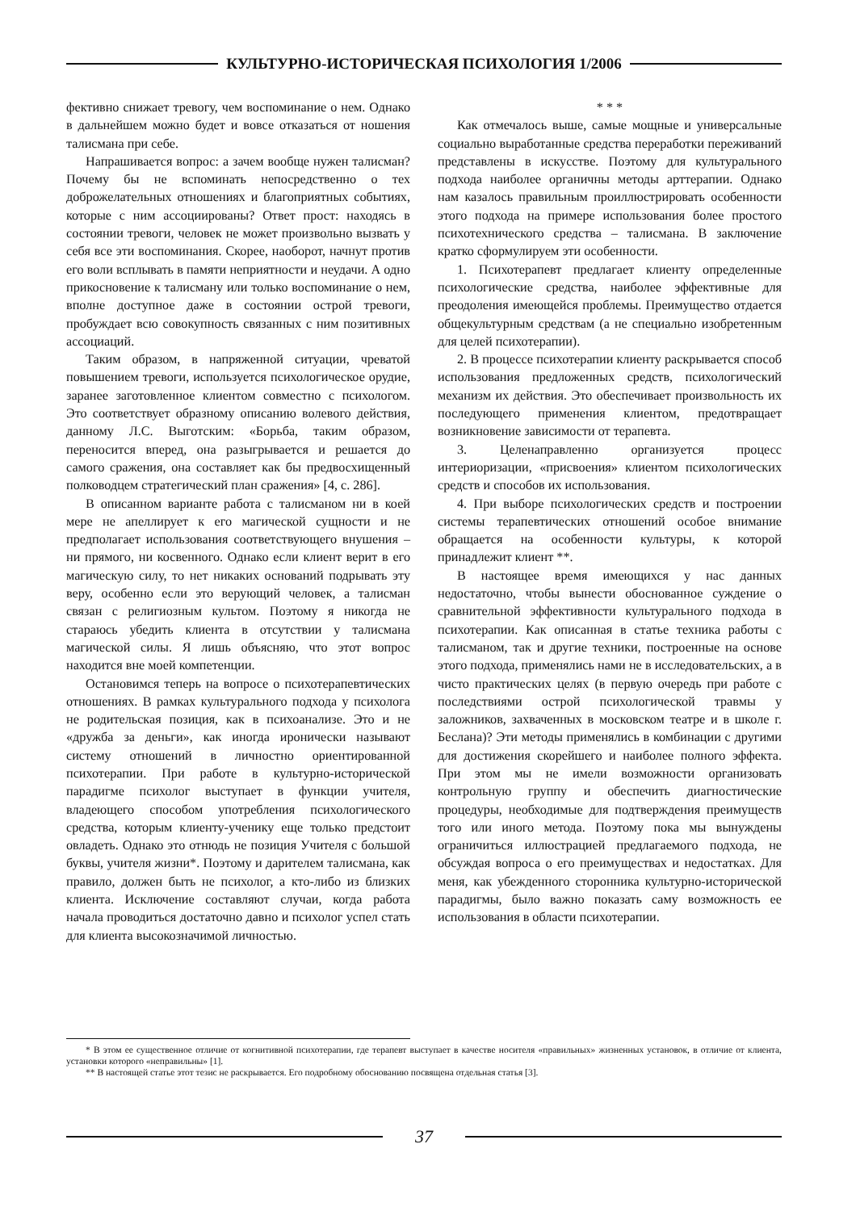КУЛЬТУРНО-ИСТОРИЧЕСКАЯ ПСИХОЛОГИЯ 1/2006
фективно снижает тревогу, чем воспоминание о нем. Однако в дальнейшем можно будет и вовсе отказаться от ношения талисмана при себе.
Напрашивается вопрос: а зачем вообще нужен талисман? Почему бы не вспоминать непосредственно о тех доброжелательных отношениях и благоприятных событиях, которые с ним ассоциированы? Ответ прост: находясь в состоянии тревоги, человек не может произвольно вызвать у себя все эти воспоминания. Скорее, наоборот, начнут против его воли всплывать в памяти неприятности и неудачи. А одно прикосновение к талисману или только воспоминание о нем, вполне доступное даже в состоянии острой тревоги, пробуждает всю совокупность связанных с ним позитивных ассоциаций.
Таким образом, в напряженной ситуации, чреватой повышением тревоги, используется психологическое орудие, заранее заготовленное клиентом совместно с психологом. Это соответствует образному описанию волевого действия, данному Л.С. Выготским: «Борьба, таким образом, переносится вперед, она разыгрывается и решается до самого сражения, она составляет как бы предвосхищенный полководцем стратегический план сражения» [4, с. 286].
В описанном варианте работа с талисманом ни в коей мере не апеллирует к его магической сущности и не предполагает использования соответствующего внушения – ни прямого, ни косвенного. Однако если клиент верит в его магическую силу, то нет никаких оснований подрывать эту веру, особенно если это верующий человек, а талисман связан с религиозным культом. Поэтому я никогда не стараюсь убедить клиента в отсутствии у талисмана магической силы. Я лишь объясняю, что этот вопрос находится вне моей компетенции.
Остановимся теперь на вопросе о психотерапевтических отношениях. В рамках культурального подхода у психолога не родительская позиция, как в психоанализе. Это и не «дружба за деньги», как иногда иронически называют систему отношений в личностно ориентированной психотерапии. При работе в культурно-исторической парадигме психолог выступает в функции учителя, владеющего способом употребления психологического средства, которым клиенту-ученику еще только предстоит овладеть. Однако это отнюдь не позиция Учителя с большой буквы, учителя жизни*. Поэтому и дарителем талисмана, как правило, должен быть не психолог, а кто-либо из близких клиента. Исключение составляют случаи, когда работа начала проводиться достаточно давно и психолог успел стать для клиента высокозначимой личностью.
* * *
Как отмечалось выше, самые мощные и универсальные социально выработанные средства переработки переживаний представлены в искусстве. Поэтому для культурального подхода наиболее органичны методы арттерапии. Однако нам казалось правильным проиллюстрировать особенности этого подхода на примере использования более простого психотехнического средства – талисмана. В заключение кратко сформулируем эти особенности.
1. Психотерапевт предлагает клиенту определенные психологические средства, наиболее эффективные для преодоления имеющейся проблемы. Преимущество отдается общекультурным средствам (а не специально изобретенным для целей психотерапии).
2. В процессе психотерапии клиенту раскрывается способ использования предложенных средств, психологический механизм их действия. Это обеспечивает произвольность их последующего применения клиентом, предотвращает возникновение зависимости от терапевта.
3. Целенаправленно организуется процесс интериоризации, «присвоения» клиентом психологических средств и способов их использования.
4. При выборе психологических средств и построении системы терапевтических отношений особое внимание обращается на особенности культуры, к которой принадлежит клиент **.
В настоящее время имеющихся у нас данных недостаточно, чтобы вынести обоснованное суждение о сравнительной эффективности культурального подхода в психотерапии. Как описанная в статье техника работы с талисманом, так и другие техники, построенные на основе этого подхода, применялись нами не в исследовательских, а в чисто практических целях (в первую очередь при работе с последствиями острой психологической травмы у заложников, захваченных в московском театре и в школе г. Беслана)? Эти методы применялись в комбинации с другими для достижения скорейшего и наиболее полного эффекта. При этом мы не имели возможности организовать контрольную группу и обеспечить диагностические процедуры, необходимые для подтверждения преимуществ того или иного метода. Поэтому пока мы вынуждены ограничиться иллюстрацией предлагаемого подхода, не обсуждая вопроса о его преимуществах и недостатках. Для меня, как убежденного сторонника культурно-исторической парадигмы, было важно показать саму возможность ее использования в области психотерапии.
* В этом ее существенное отличие от когнитивной психотерапии, где терапевт выступает в качестве носителя «правильных» жизненных установок, в отличие от клиента, установки которого «неправильны» [1].
** В настоящей статье этот тезис не раскрывается. Его подробному обоснованию посвящена отдельная статья [3].
37